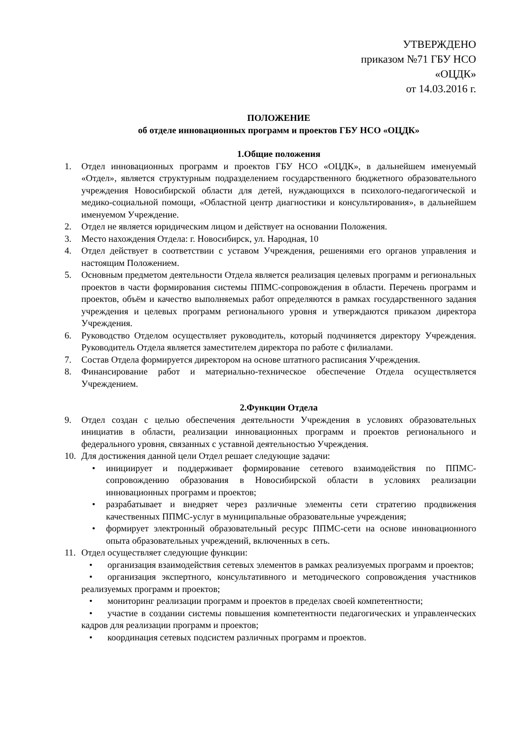УТВЕРЖДЕНО
приказом №71 ГБУ НСО
«ОЦДК»
от 14.03.2016 г.
ПОЛОЖЕНИЕ
об отделе инновационных программ и проектов ГБУ НСО «ОЦДК»
1.Общие положения
1. Отдел инновационных программ и проектов ГБУ НСО «ОЦДК», в дальнейшем именуемый «Отдел», является структурным подразделением государственного бюджетного образовательного учреждения Новосибирской области для детей, нуждающихся в психолого-педагогической и медико-социальной помощи, «Областной центр диагностики и консультирования», в дальнейшем именуемом Учреждение.
2. Отдел не является юридическим лицом и действует на основании Положения.
3. Место нахождения Отдела: г. Новосибирск, ул. Народная, 10
4. Отдел действует в соответствии с уставом Учреждения, решениями его органов управления и настоящим Положением.
5. Основным предметом деятельности Отдела является реализация целевых программ и региональных проектов в части формирования системы ППМС-сопровождения в области. Перечень программ и проектов, объём и качество выполняемых работ определяются в рамках государственного задания учреждения и целевых программ регионального уровня и утверждаются приказом директора Учреждения.
6. Руководство Отделом осуществляет руководитель, который подчиняется директору Учреждения. Руководитель Отдела является заместителем директора по работе с филиалами.
7. Состав Отдела формируется директором на основе штатного расписания Учреждения.
8. Финансирование работ и материально-техническое обеспечение Отдела осуществляется Учреждением.
2.Функции Отдела
9. Отдел создан с целью обеспечения деятельности Учреждения в условиях образовательных инициатив в области, реализации инновационных программ и проектов регионального и федерального уровня, связанных с уставной деятельностью Учреждения.
10. Для достижения данной цели Отдел решает следующие задачи:
• инициирует и поддерживает формирование сетевого взаимодействия по ППМС-сопровождению образования в Новосибирской области в условиях реализации инновационных программ и проектов;
• разрабатывает и внедряет через различные элементы сети стратегию продвижения качественных ППМС-услуг в муниципальные образовательные учреждения;
• формирует электронный образовательный ресурс ППМС-сети на основе инновационного опыта образовательных учреждений, включенных в сеть.
11. Отдел осуществляет следующие функции:
• организация взаимодействия сетевых элементов в рамках реализуемых программ и проектов;
• организация экспертного, консультативного и методического сопровождения участников реализуемых программ и проектов;
• мониторинг реализации программ и проектов в пределах своей компетентности;
• участие в создании системы повышения компетентности педагогических и управленческих кадров для реализации программ и проектов;
• координация сетевых подсистем различных программ и проектов.